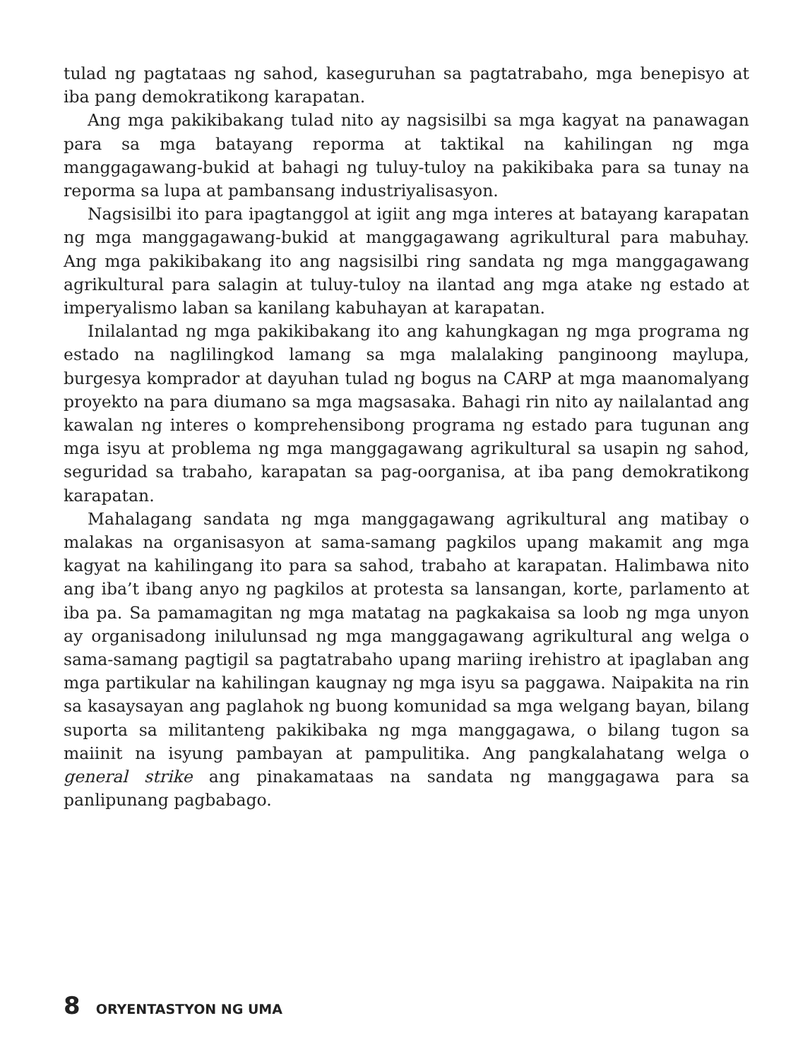tulad ng pagtataas ng sahod, kaseguruhan sa pagtatrabaho, mga benepisyo at iba pang demokratikong karapatan.
Ang mga pakikibakang tulad nito ay nagsisilbi sa mga kagyat na panawagan para sa mga batayang reporma at taktikal na kahilingan ng mga manggagawang-bukid at bahagi ng tuluy-tuloy na pakikibaka para sa tunay na reporma sa lupa at pambansang industriyalisasyon.
Nagsisilbi ito para ipagtanggol at igiit ang mga interes at batayang karapatan ng mga manggagawang-bukid at manggagawang agrikultural para mabuhay. Ang mga pakikibakang ito ang nagsisilbi ring sandata ng mga manggagawang agrikultural para salagin at tuluy-tuloy na ilantad ang mga atake ng estado at imperyalismo laban sa kanilang kabuhayan at karapatan.
Inilalantad ng mga pakikibakang ito ang kahungkagan ng mga programa ng estado na naglilingkod lamang sa mga malalaking panginoong maylupa, burgesya komprador at dayuhan tulad ng bogus na CARP at mga maanomalyang proyekto na para diumano sa mga magsasaka. Bahagi rin nito ay nailalantad ang kawalan ng interes o komprehensibong programa ng estado para tugunan ang mga isyu at problema ng mga manggagawang agrikultural sa usapin ng sahod, seguridad sa trabaho, karapatan sa pag-oorganisa, at iba pang demokratikong karapatan.
Mahalagang sandata ng mga manggagawang agrikultural ang matibay o malakas na organisasyon at sama-samang pagkilos upang makamit ang mga kagyat na kahilingang ito para sa sahod, trabaho at karapatan. Halimbawa nito ang iba’t ibang anyo ng pagkilos at protesta sa lansangan, korte, parlamento at iba pa. Sa pamamagitan ng mga matatag na pagkakaisa sa loob ng mga unyon ay organisadong inilulunsad ng mga manggagawang agrikultural ang welga o sama-samang pagtigil sa pagtatrabaho upang mariing irehistro at ipaglaban ang mga partikular na kahilingan kaugnay ng mga isyu sa paggawa. Naipakita na rin sa kasaysayan ang paglahok ng buong komunidad sa mga welgang bayan, bilang suporta sa militanteng pakikibaka ng mga manggagawa, o bilang tugon sa maiinit na isyung pambayan at pampulitika. Ang pangkalahatang welga o general strike ang pinakamataas na sandata ng manggagawa para sa panlipunang pagbabago.
8 ORYENTASTYON NG UMA